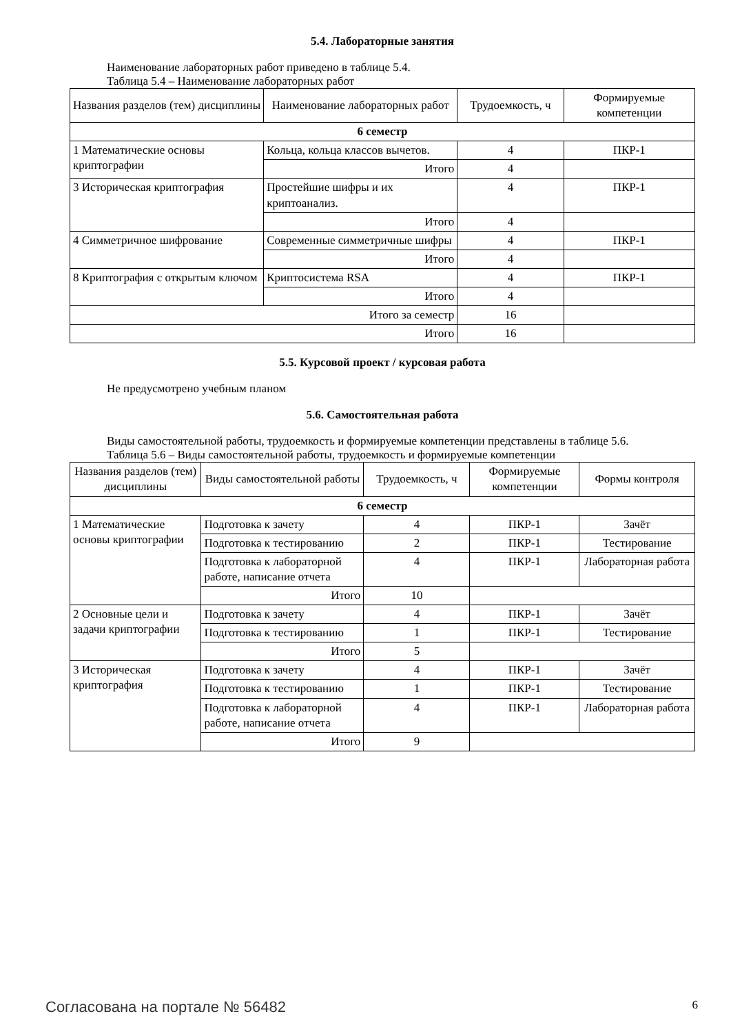5.4. Лабораторные занятия
Наименование лабораторных работ приведено в таблице 5.4.
Таблица 5.4 – Наименование лабораторных работ
| Названия разделов (тем) дисциплины | Наименование лабораторных работ | Трудоемкость, ч | Формируемые компетенции |
| --- | --- | --- | --- |
| 6 семестр | | | |
| 1 Математические основы криптографии | Кольца, кольца классов вычетов. | 4 | ПКР-1 |
| | Итого | 4 | |
| 3 Историческая криптография | Простейшие шифры и их криптоанализ. | 4 | ПКР-1 |
| | Итого | 4 | |
| 4 Симметричное шифрование | Современные симметричные шифры | 4 | ПКР-1 |
| | Итого | 4 | |
| 8 Криптография с открытым ключом | Криптосистема RSA | 4 | ПКР-1 |
| | Итого | 4 | |
| Итого за семестр | | 16 | |
| Итого | | 16 | |
5.5. Курсовой проект / курсовая работа
Не предусмотрено учебным планом
5.6. Самостоятельная работа
Виды самостоятельной работы, трудоемкость и формируемые компетенции представлены в таблице 5.6.
Таблица 5.6 – Виды самостоятельной работы, трудоемкость и формируемые компетенции
| Названия разделов (тем) дисциплины | Виды самостоятельной работы | Трудоемкость, ч | Формируемые компетенции | Формы контроля |
| --- | --- | --- | --- | --- |
| 6 семестр | | | | |
| 1 Математические основы криптографии | Подготовка к зачету | 4 | ПКР-1 | Зачёт |
| | Подготовка к тестированию | 2 | ПКР-1 | Тестирование |
| | Подготовка к лабораторной работе, написание отчета | 4 | ПКР-1 | Лабораторная работа |
| | Итого | 10 | | |
| 2 Основные цели и задачи криптографии | Подготовка к зачету | 4 | ПКР-1 | Зачёт |
| | Подготовка к тестированию | 1 | ПКР-1 | Тестирование |
| | Итого | 5 | | |
| 3 Историческая криптография | Подготовка к зачету | 4 | ПКР-1 | Зачёт |
| | Подготовка к тестированию | 1 | ПКР-1 | Тестирование |
| | Подготовка к лабораторной работе, написание отчета | 4 | ПКР-1 | Лабораторная работа |
| | Итого | 9 | | |
Согласована на портале № 56482 6